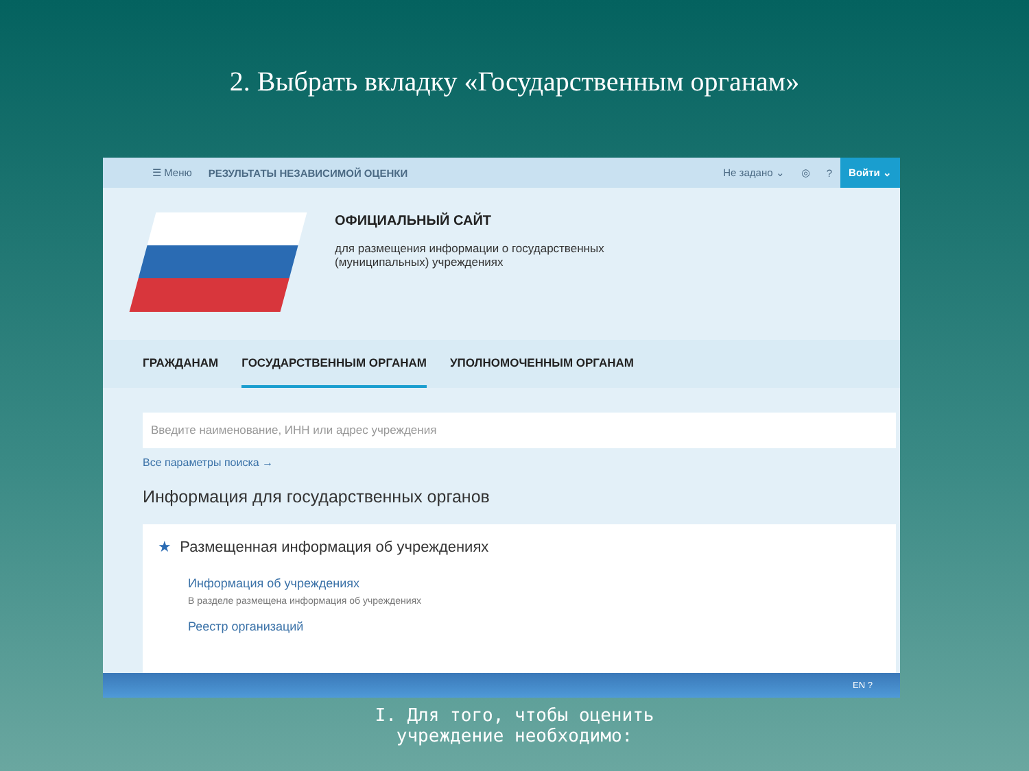2. Выбрать вкладку «Государственным органам»
☰ Меню РЕЗУЛЬТАТЫ НЕЗАВИСИМОЙ ОЦЕНКИ Не задано ⌄ ◎? Войти ⌄
ОФИЦИАЛЬНЫЙ САЙТ
для размещения информации о государственных
(муниципальных) учреждениях
ГРАЖДАНАМ ГОСУДАРСТВЕННЫМ ОРГАНАМ УПОЛНОМОЧЕННЫМ ОРГАНАМ
Введите наименование, ИНН или адрес учреждения
Все параметры поиска →
Информация для государственных органов
★ Размещенная информация об учреждениях
Информация об учреждениях
В разделе размещена информация об учреждениях
Реестр организаций
EN ?
I. Для того, чтобы оценить
учреждение необходимо: